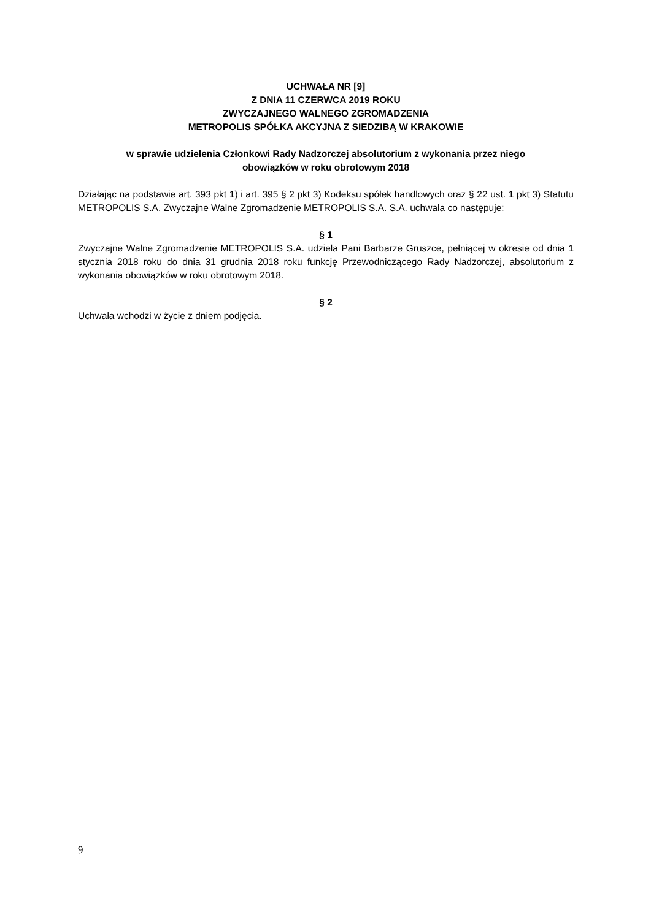UCHWAŁA NR [9]
Z DNIA 11 CZERWCA 2019 ROKU
ZWYCZAJNEGO WALNEGO ZGROMADZENIA
METROPOLIS SPÓŁKA AKCYJNA Z SIEDZIBĄ W KRAKOWIE
w sprawie udzielenia Członkowi Rady Nadzorczej absolutorium z wykonania przez niego
obowiązków w roku obrotowym 2018
Działając na podstawie art. 393 pkt 1) i art. 395 § 2 pkt 3) Kodeksu spółek handlowych oraz § 22 ust. 1 pkt 3) Statutu METROPOLIS S.A. Zwyczajne Walne Zgromadzenie METROPOLIS S.A. S.A. uchwala co następuje:
§ 1
Zwyczajne Walne Zgromadzenie METROPOLIS S.A. udziela Pani Barbarze Gruszce, pełniącej w okresie od dnia 1 stycznia 2018 roku do dnia 31 grudnia 2018 roku funkcję Przewodniczącego Rady Nadzorczej, absolutorium z wykonania obowiązków w roku obrotowym 2018.
§ 2
Uchwała wchodzi w życie z dniem podjęcia.
9